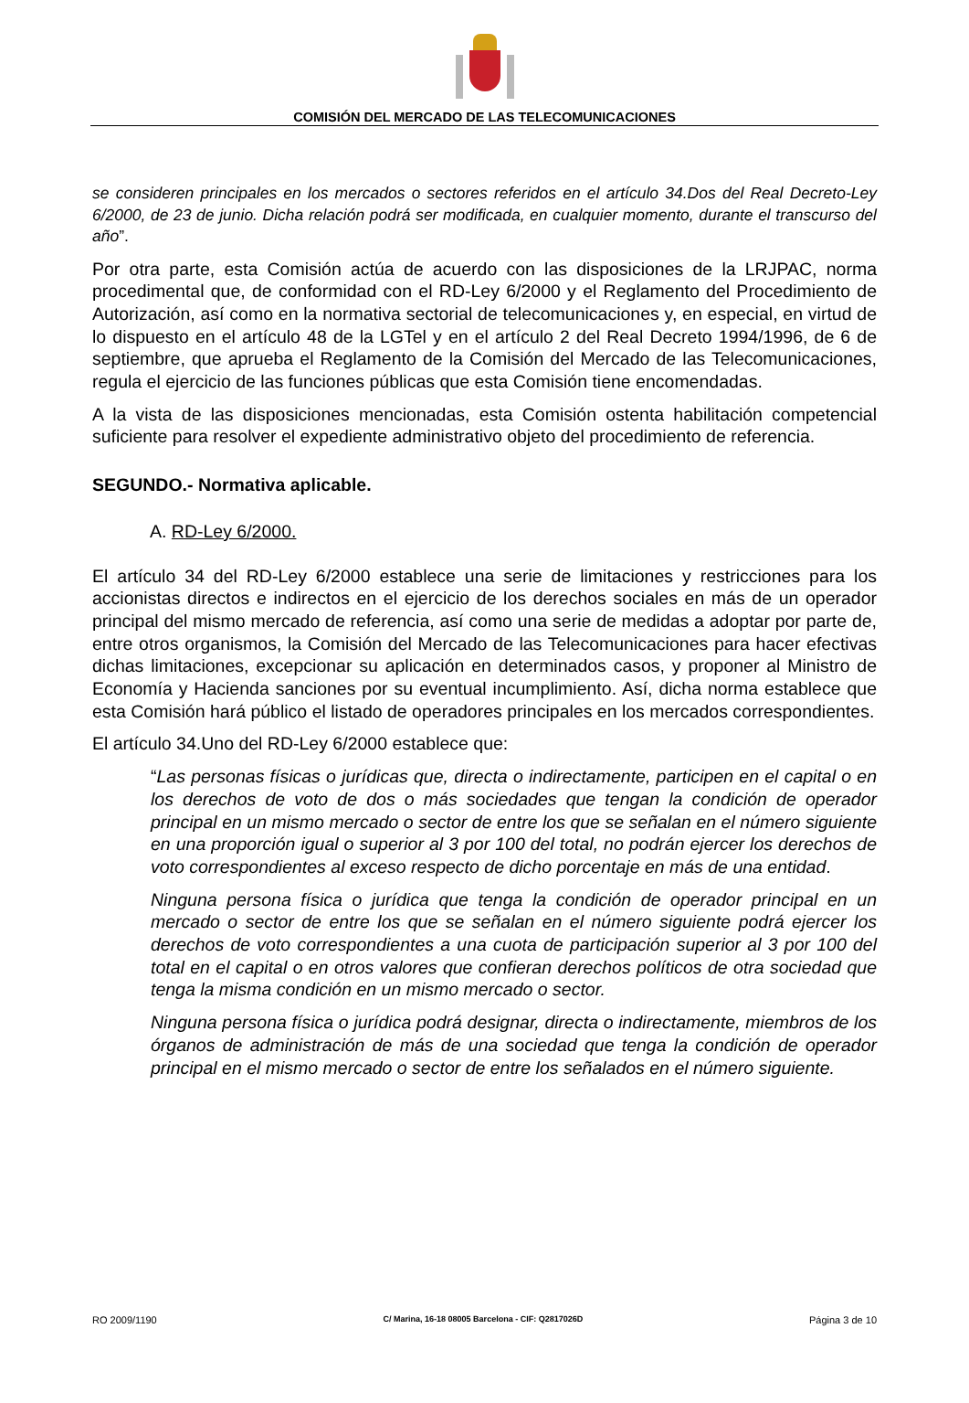COMISIÓN DEL MERCADO DE LAS TELECOMUNICACIONES
se consideren principales en los mercados o sectores referidos en el artículo 34.Dos del Real Decreto-Ley 6/2000, de 23 de junio. Dicha relación podrá ser modificada, en cualquier momento, durante el transcurso del año”.
Por otra parte, esta Comisión actúa de acuerdo con las disposiciones de la LRJPAC, norma procedimental que, de conformidad con el RD-Ley 6/2000 y el Reglamento del Procedimiento de Autorización, así como en la normativa sectorial de telecomunicaciones y, en especial, en virtud de lo dispuesto en el artículo 48 de la LGTel y en el artículo 2 del Real Decreto 1994/1996, de 6 de septiembre, que aprueba el Reglamento de la Comisión del Mercado de las Telecomunicaciones, regula el ejercicio de las funciones públicas que esta Comisión tiene encomendadas.
A la vista de las disposiciones mencionadas, esta Comisión ostenta habilitación competencial suficiente para resolver el expediente administrativo objeto del procedimiento de referencia.
SEGUNDO.- Normativa aplicable.
A. RD-Ley 6/2000.
El artículo 34 del RD-Ley 6/2000 establece una serie de limitaciones y restricciones para los accionistas directos e indirectos en el ejercicio de los derechos sociales en más de un operador principal del mismo mercado de referencia, así como una serie de medidas a adoptar por parte de, entre otros organismos, la Comisión del Mercado de las Telecomunicaciones para hacer efectivas dichas limitaciones, excepcionar su aplicación en determinados casos, y proponer al Ministro de Economía y Hacienda sanciones por su eventual incumplimiento. Así, dicha norma establece que esta Comisión hará público el listado de operadores principales en los mercados correspondientes.
El artículo 34.Uno del RD-Ley 6/2000 establece que:
“Las personas físicas o jurídicas que, directa o indirectamente, participen en el capital o en los derechos de voto de dos o más sociedades que tengan la condición de operador principal en un mismo mercado o sector de entre los que se señalan en el número siguiente en una proporción igual o superior al 3 por 100 del total, no podrán ejercer los derechos de voto correspondientes al exceso respecto de dicho porcentaje en más de una entidad.
Ninguna persona física o jurídica que tenga la condición de operador principal en un mercado o sector de entre los que se señalan en el número siguiente podrá ejercer los derechos de voto correspondientes a una cuota de participación superior al 3 por 100 del total en el capital o en otros valores que confieran derechos políticos de otra sociedad que tenga la misma condición en un mismo mercado o sector.
Ninguna persona física o jurídica podrá designar, directa o indirectamente, miembros de los órganos de administración de más de una sociedad que tenga la condición de operador principal en el mismo mercado o sector de entre los señalados en el número siguiente.
RO 2009/1190 C/ Marina, 16-18 08005 Barcelona - CIF: Q2817026D Página 3 de 10